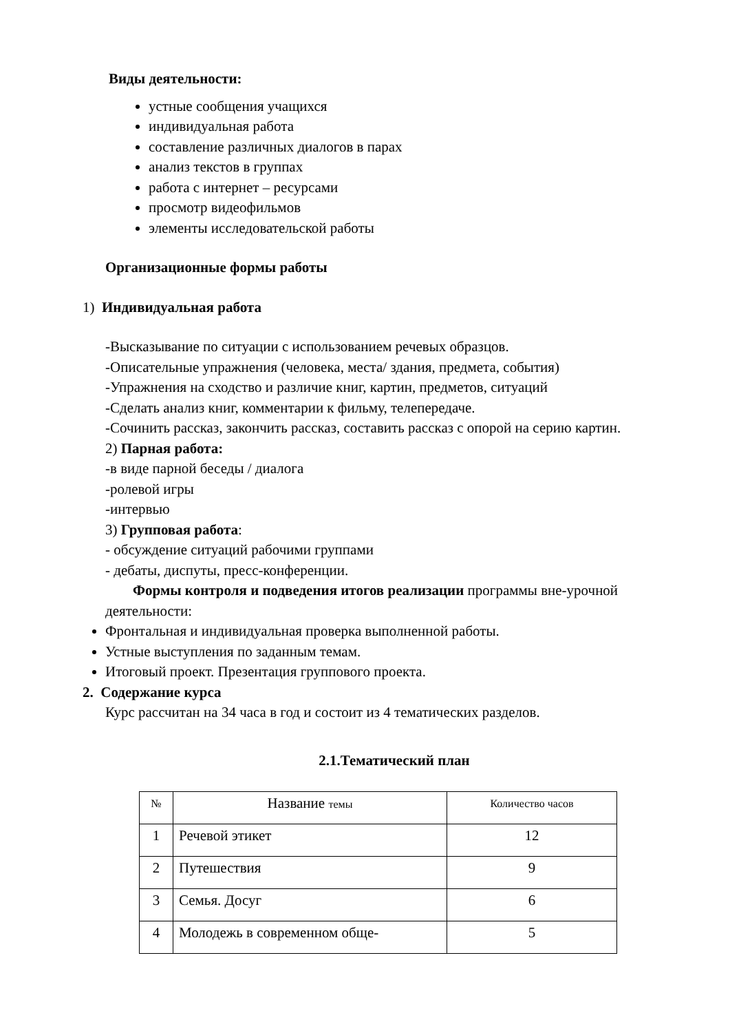Виды деятельности:
устные сообщения учащихся
индивидуальная работа
составление различных диалогов в парах
анализ текстов в группах
работа с интернет – ресурсами
просмотр видеофильмов
элементы исследовательской работы
Организационные формы работы
1) Индивидуальная работа
-Высказывание по ситуации с использованием речевых образцов.
-Описательные упражнения (человека, места/ здания, предмета, события)
-Упражнения на сходство и различие книг, картин, предметов, ситуаций
-Сделать анализ книг, комментарии к фильму, телепередаче.
-Сочинить рассказ, закончить рассказ, составить рассказ с опорой на серию картин.
2) Парная работа:
-в виде парной беседы / диалога
-ролевой игры
-интервью
3) Групповая работа:
- обсуждение ситуаций рабочими группами
- дебаты, диспуты, пресс-конференции.
Формы контроля и подведения итогов реализации программы вне-урочной деятельности:
Фронтальная и индивидуальная проверка выполненной работы.
Устные выступления по заданным темам.
Итоговый проект. Презентация группового проекта.
2. Содержание курса
Курс рассчитан на 34 часа в год и состоит из 4 тематических разделов.
2.1.Тематический план
| № | Название темы | Количество часов |
| 1 | Речевой этикет | 12 |
| 2 | Путешествия | 9 |
| 3 | Семья. Досуг | 6 |
| 4 | Молодежь в современном обще- | 5 |